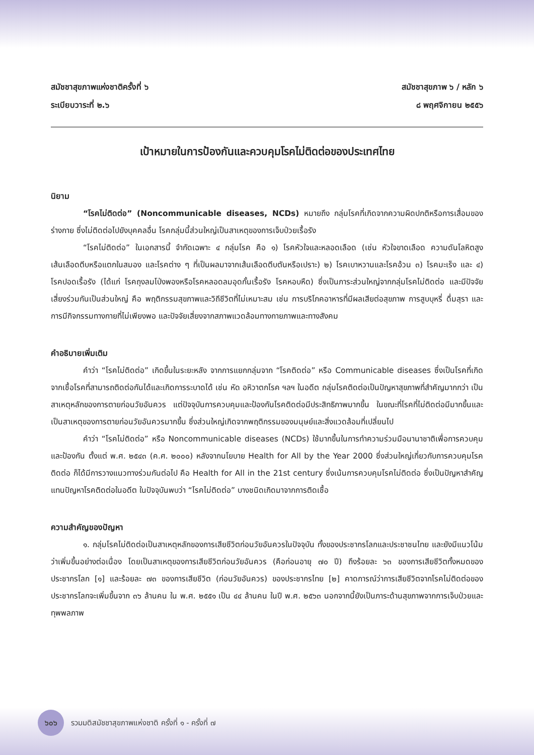สมัชชาสุขภาพแห่งชาติครั้งที่ ๖
ระเบียบวาระที่ ๒.๖
สมัชชาสุขภาพ ๖ / หลัก ๖
๘ พฤศจิกายน ๒๕๕๖
เป้าหมายในการป้องกันและควบคุมโรคไม่ติดต่อของประเทศไทย
นิยาม
“โรคไม่ติดต่อ” (Noncommunicable diseases, NCDs) หมายถึง กลุ่มโรคที่เกิดจากความผิดปกติหรือการเสื่อมของร่างกาย ซึ่งไม่ติดต่อไปยังบุคคลอื่น โรคกลุ่มนี้ส่วนใหญ่เป็นสาเหตุของการเจ็บป่วยเรื้อรัง
“โรคไม่ติดต่อ” ในเอกสารนี้ จำกัดเฉพาะ ๔ กลุ่มโรค คือ ๑) โรคหัวใจและหลอดเลือด (เช่น หัวใจขาดเลือด ความดันโลหิตสูง เส้นเลือดตีบหรือแตกในสมอง และโรคต่าง ๆ ที่เป็นผลมาจากเส้นเลือดตีบตันหรือเปราะ) ๒) โรคเบาหวานและโรคอ้วน ๓) โรคมะเร็ง และ ๔) โรคปอดเรื้อรัง (ได้แก่ โรคถุงลมโป่งพองหรือโรคหลอดลมอุดกั้นเรื้อรัง โรคหอบหืด) ซึ่งเป็นภาระส่วนใหญ่จากกลุ่มโรคไม่ติดต่อ และมีปัจจัยเสี่ยงร่วมกันเป็นส่วนใหญ่ คือ พฤติกรรมสุขภาพและวิถีชีวิตที่ไม่เหมาะสม เช่น การบริโภคอาหารที่มีผลเสียต่อสุขภาพ การสูบบุหรี่ ดื่มสุรา และการมีกิจกรรมทางกายที่ไม่เพียงพอ และปัจจัยเสี่ยงจากสภาพแวดล้อมทางกายภาพและทางสังคม
คำอธิบายเพิ่มเติม
คำว่า “โรคไม่ติดต่อ” เกิดขึ้นในระยะหลัง จากการแยกกลุ่มจาก “โรคติดต่อ” หรือ Communicable diseases ซึ่งเป็นโรคที่เกิดจากเชื้อโรคที่สามารถติดต่อกันได้และเกิดการระบาดได้ เช่น หัด อหิวาตกโรค ฯลฯ ในอดีต กลุ่มโรคติดต่อเป็นปัญหาสุขภาพที่สำคัญมากกว่า เป็นสาเหตุหลักของการตายก่อนวัยอันควร แต่ปัจจุบันการควบคุมและป้องกันโรคติดต่อมีประสิทธิภาพมากขึ้น ในขณะที่โรคที่ไม่ติดต่อมีมากขึ้นและเป็นสาเหตุของการตายก่อนวัยอันควรมากขึ้น ซึ่งส่วนใหญ่เกิดจากพฤติกรรมของมนุษย์และสิ่งแวดล้อมที่เปลี่ยนไป
คำว่า “โรคไม่ติดต่อ” หรือ Noncommunicable diseases (NCDs) ใช้มากขึ้นในการทำความร่วมมือนานาชาติเพื่อการควบคุมและป้องกัน ตั้งแต่ พ.ศ. ๒๕๔๓ (ค.ศ. ๒๐๐๐) หลังจากนโยบาย Health for All by the Year 2000 ซึ่งส่วนใหญ่เกี่ยวกับการควบคุมโรคติดต่อ ก็ได้มีการวางแนวทางร่วมกันต่อไป คือ Health for All in the 21st century ซึ่งเน้นการควบคุมโรคไม่ติดต่อ ซึ่งเป็นปัญหาสำคัญแทนปัญหาโรคติดต่อในอดีต ในปัจจุบันพบว่า “โรคไม่ติดต่อ” บางชนิดเกิดมาจากการติดเชื้อ
ความสำคัญของปัญหา
๑. กลุ่มโรคไม่ติดต่อเป็นสาเหตุหลักของการเสียชีวิตก่อนวัยอันควรในปัจจุบัน ทั้งของประชากรโลกและประชาชนไทย และยังมีแนวโน้มว่าเพิ่มขึ้นอย่างต่อเนื่อง โดยเป็นสาเหตุของการเสียชีวิตก่อนวัยอันควร (คือก่อนอายุ ๗๐ ปี) ถึงร้อยละ ๖๓ ของการเสียชีวิตทั้งหมดของประชากรโลก [๑] และร้อยละ ๗๓ ของการเสียชีวิต (ก่อนวัยอันควร) ของประชากรไทย [๒] คาดการณ์ว่าการเสียชีวิตจากโรคไม่ติดต่อของประชากรโลกจะเพิ่มขึ้นจาก ๓๖ ล้านคน ใน พ.ศ. ๒๕๕๑ เป็น ๔๔ ล้านคน ในปี พ.ศ. ๒๕๖๓ นอกจากนี้ยังเป็นภาระด้านสุขภาพจากการเจ็บป่วยและทุพพลภาพ
๖๐๖
รวมมติสมัชชาสุขภาพแห่งชาติ ครั้งที่ ๑ - ครั้งที่ ๗